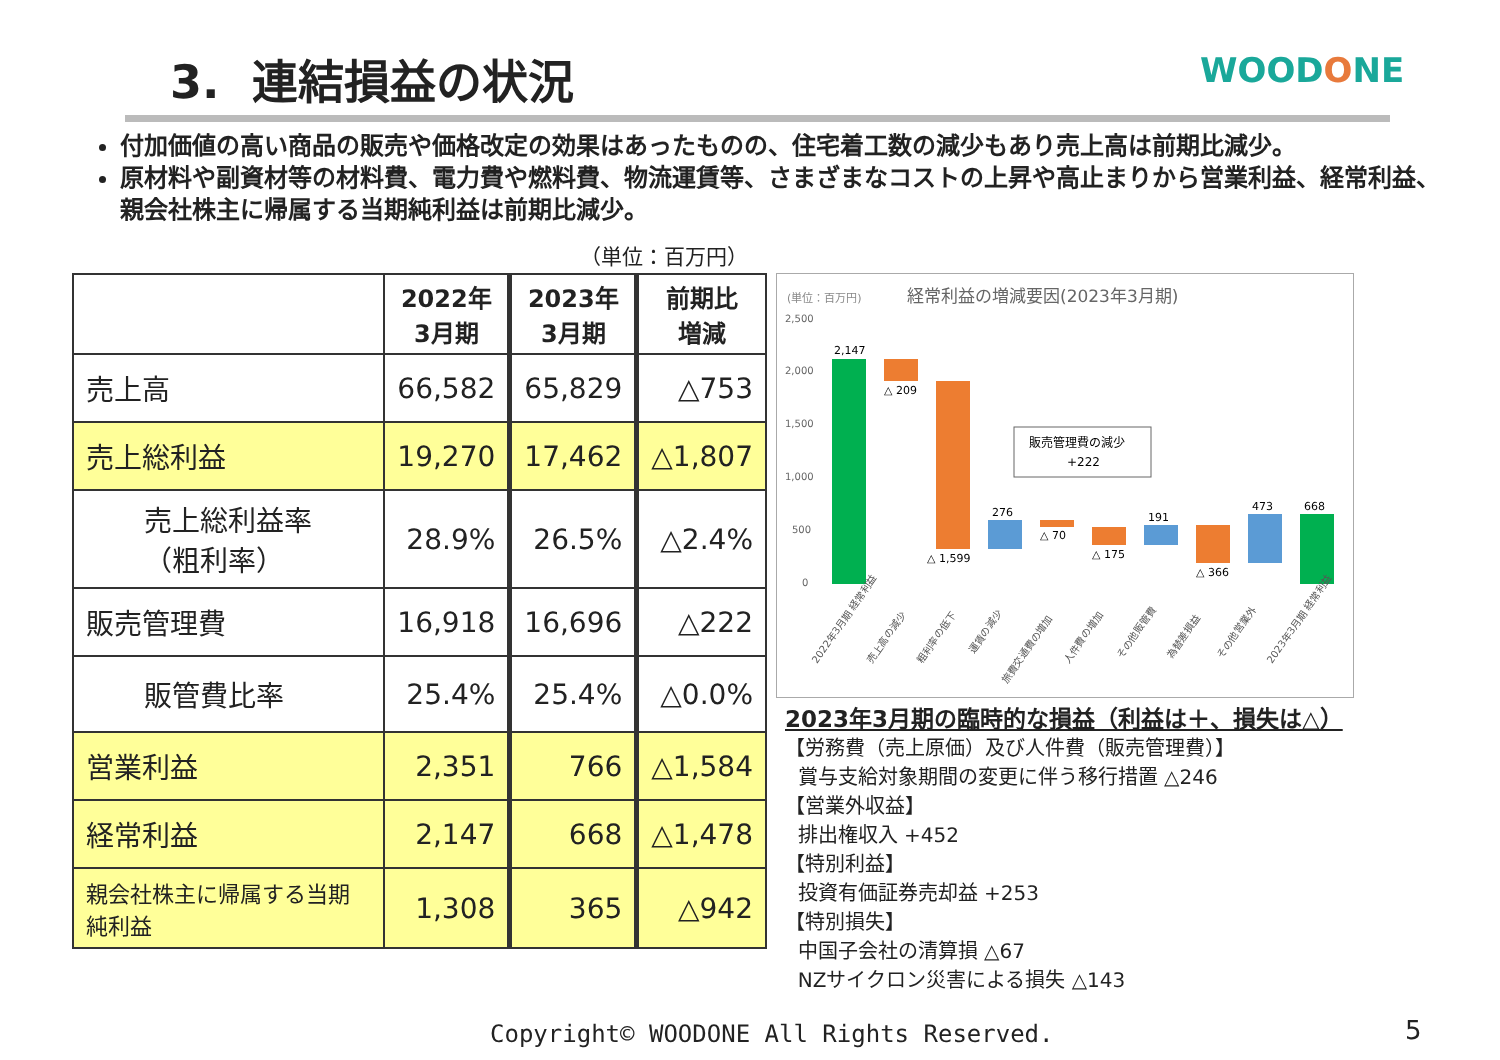3. 連結損益の状況 WOODONE
付加価値の高い商品の販売や価格改定の効果はあったものの、住宅着工数の減少もあり売上高は前期比減少。
原材料や副資材等の材料費、電力費や燃料費、物流運賃等、さまざまなコストの上昇や高止まりから営業利益、経常利益、親会社株主に帰属する当期純利益は前期比減少。
（単位：百万円）
| | 2022年 3月期 | 2023年 3月期 | 前期比 増減 |
| --- | --- | --- | --- |
| 売上高 | 66,582 | 65,829 | △753 |
| 売上総利益 | 19,270 | 17,462 | △1,807 |
| 売上総利益率 （粗利率） | 28.9% | 26.5% | △2.4% |
| 販売管理費 | 16,918 | 16,696 | △222 |
| 販管費比率 | 25.4% | 25.4% | △0.0% |
| 営業利益 | 2,351 | 766 | △1,584 |
| 経常利益 | 2,147 | 668 | △1,478 |
| 親会社株主に帰属する当期純利益 | 1,308 | 365 | △942 |
(単位：百万円)
経常利益の増減要因(2023年3月期)
2,500
2,000
1,500
1,000
500
0
2,147
△ 209
△ 1,599
276
△ 70
△ 175
191
△ 366
473
668
販売管理費の減少
+222
2022年3月期 経常利益
売上高の減少
粗利率の低下
運賃の減少
旅費交通費の増加
人件費の増加
その他販管費
為替差損益
その他営業外
2023年3月期 経常利益
2023年3月期の臨時的な損益（利益は＋、損失は△）
【労務費（売上原価）及び人件費（販売管理費）】
賞与支給対象期間の変更に伴う移行措置 △246
【営業外収益】
排出権収入 +452
【特別利益】
投資有価証券売却益 +253
【特別損失】
中国子会社の清算損 △67
NZサイクロン災害による損失 △143
Copyright© WOODONE All Rights Reserved.
5